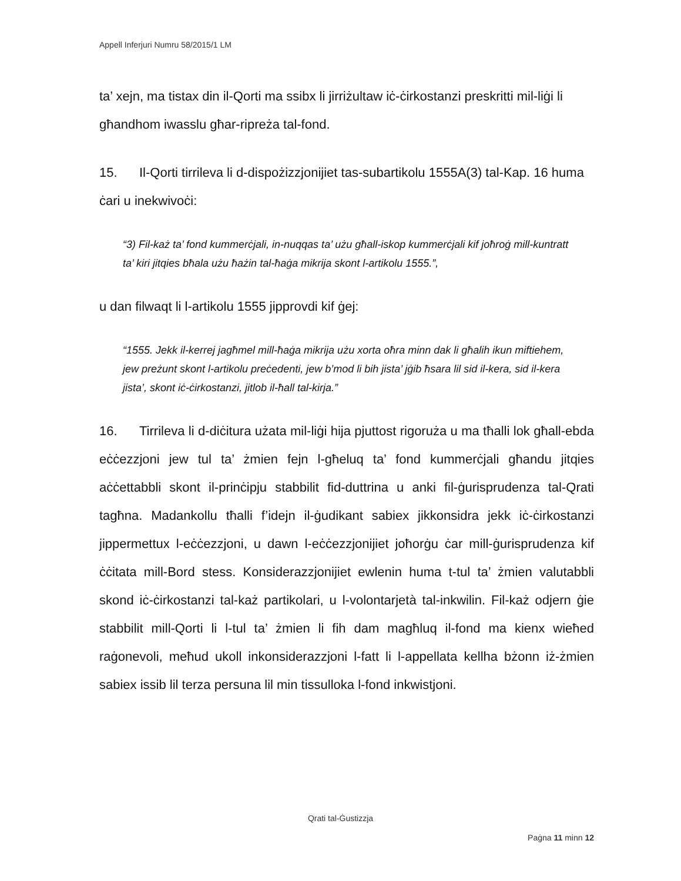Appell Inferjuri Numru 58/2015/1 LM
ta’ xejn, ma tistax din il-Qorti ma ssibx li jirriżultaw iċ-ċirkostanzi preskritti mil-liġi li għandhom iwasslu għar-ripreża tal-fond.
15. Il-Qorti tirrileva li d-dispożizzjonijiet tas-subartikolu 1555A(3) tal-Kap. 16 huma ċari u inekwivoċi:
“3) Fil-każ ta’ fond kummerċjali, in-nuqqas ta’ użu għall-iskop kummerċjali kif joħroġ mill-kuntratt ta’ kiri jitqies bħala użu ħażin tal-ħaġa mikrija skont l-artikolu 1555.”,
u dan filwaqt li l-artikolu 1555 jipprovdi kif ġej:
“1555. Jekk il-kerrej jagħmel mill-ħaġa mikrija użu xorta oħra minn dak li għalih ikun miftiehem, jew preżunt skont l-artikolu preċedenti, jew b’mod li bih jista’ jġib ħsara lil sid il-kera, sid il-kera jista’, skont iċ-ċirkostanzi, jitlob il-ħall tal-kirja.”
16. Tirrileva li d-diċitura użata mil-liġi hija pjuttost rigoruża u ma tħalli lok għall-ebda eċċezzjoni jew tul ta’ żmien fejn l-għeluq ta’ fond kummerċjali għandu jitqies aċċettabbli skont il-prinċipju stabbilit fid-duttrina u anki fil-ġurisprudenza tal-Qrati tagħna. Madankollu tħalli f’idejn il-ġudikant sabiex jikkonsidra jekk iċ-ċirkostanzi jippermettux l-eċċezzjoni, u dawn l-eċċezzjonijiet joħorġu ċar mill-ġurisprudenza kif ċċitata mill-Bord stess. Konsiderazzjonijiet ewlenin huma t-tul ta’ żmien valutabbli skond iċ-ċirkostanzi tal-każ partikolari, u l-volontarjetà tal-inkwilin. Fil-każ odjern ġie stabbilit mill-Qorti li l-tul ta’ żmien li fih dam magħluq il-fond ma kienx wieħed raġonevoli, meħud ukoll inkonsiderazzjoni l-fatt li l-appellata kellha bżonn iż-żmien sabiex issib lil terza persuna lil min tissulloka l-fond inkwistjoni.
Qrati tal-Ġustizzja
Paġna 11 minn 12